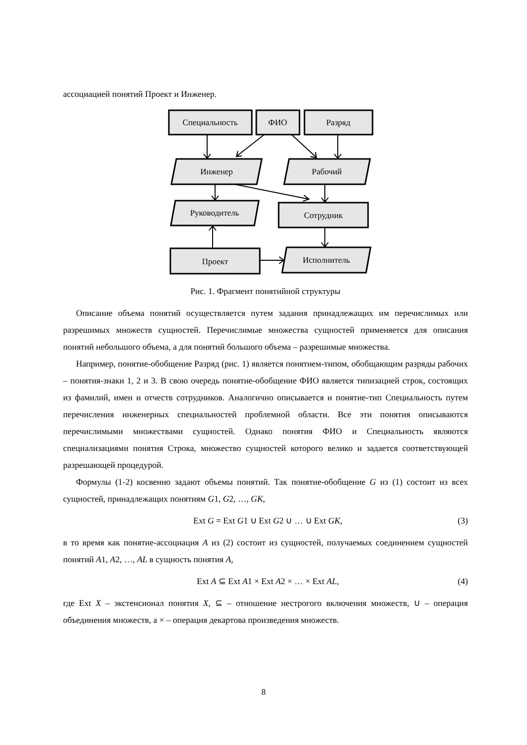ассоциацией понятий Проект и Инженер.
Специальность
ФИО
Разряд
Инженер
Рабочий
Руководитель
Сотрудник
Проект
Исполнитель
Рис. 1. Фрагмент понятийной структуры
Описание объема понятий осуществляется путем задания принадлежащих им перечислимых или разрешимых множеств сущностей. Перечислимые множества сущностей применяется для описания понятий небольшого объема, а для понятий большого объема – разрешимые множества.
Например, понятие-обобщение Разряд (рис. 1) является понятием-типом, обобщающим разряды рабочих – понятия-знаки 1, 2 и 3. В свою очередь понятие-обобщение ФИО является типизацией строк, состоящих из фамилий, имен и отчеств сотрудников. Аналогично описывается и понятие-тип Специальность путем перечисления инженерных специальностей проблемной области. Все эти понятия описываются перечислимыми множествами сущностей. Однако понятия ФИО и Специальность являются специализациями понятия Строка, множество сущностей которого велико и задается соответствующей разрешающей процедурой.
Формулы (1-2) косвенно задают объемы понятий. Так понятие-обобщение G из (1) состоит из всех сущностей, принадлежащих понятиям G1, G2, …, GK,
Ext G = Ext G1 ∪ Ext G2 ∪ … ∪ Ext GK, (3)
в то время как понятие-ассоциация A из (2) состоит из сущностей, получаемых соединением сущностей понятий A1, A2, …, AL в сущность понятия A,
Ext A ⊆ Ext A1 × Ext A2 × … × Ext AL, (4)
где Ext X – экстенсионал понятия X, ⊆ – отношение нестрогого включения множеств, ∪ – операция объединения множеств, а × – операция декартова произведения множеств.
8